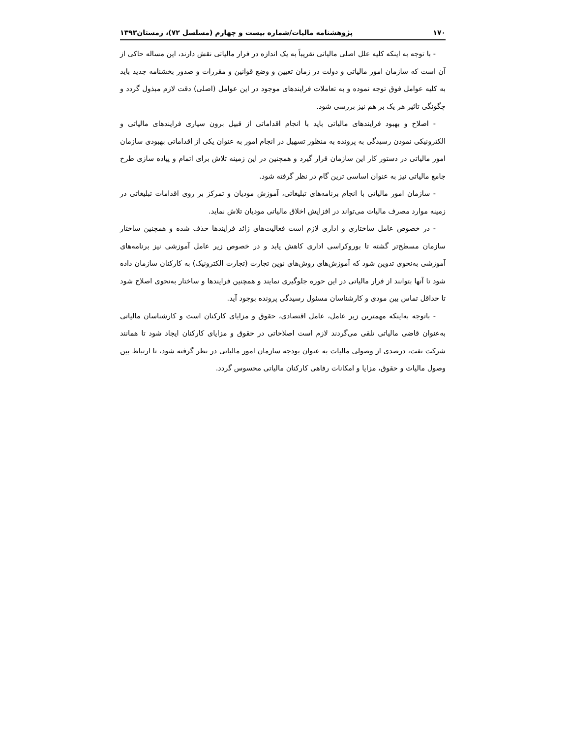۱۷۰ پژوهشنامه مالیات/شماره بیست و چهارم (مسلسل ۷۲)، زمستان۱۳۹۳
- با توجه به اینکه کلیه علل اصلی مالیاتی تقریباً به یک اندازه در فرار مالیاتی نقش دارند، این مساله حاکی از آن است که سازمان امور مالیاتی و دولت در زمان تعیین و وضع قوانین و مقررات و صدور بخشنامه جدید باید به کلیه عوامل فوق توجه نموده و به تعاملات فرایندهای موجود در این عوامل (اصلی) دقت لازم مبذول گردد و چگونگی تاثیر هر یک بر هم نیز بررسی شود.
- اصلاح و بهبود فرایندهای مالیاتی باید با انجام اقداماتی از قبیل برون سپاری فرایندهای مالیاتی و الکترونیکی نمودن رسیدگی به پرونده به منظور تسهیل در انجام امور به عنوان یکی از اقداماتی بهبودی سازمان امور مالیاتی در دستور کار این سازمان قرار گیرد و همچنین در این زمینه تلاش برای اتمام و پیاده سازی طرح جامع مالیاتی نیز به عنوان اساسی ترین گام در نظر گرفته شود.
- سازمان امور مالیاتی با انجام برنامه‌های تبلیغاتی، آموزش مودیان و تمرکز بر روی اقدامات تبلیغاتی در زمینه موارد مصرف مالیات می‌تواند در افزایش اخلاق مالیاتی مودیان تلاش نماید.
- در خصوص عامل ساختاری و اداری لازم است فعالیت‌های زائد فرایندها حذف شده و همچنین ساختار سازمان مسطح‌تر گشته تا بوروکراسی اداری کاهش یابد و در خصوص زیر عامل آموزشی نیز برنامه‌های آموزشی به‌نحوی تدوین شود که آموزش‌های روش‌های نوین تجارت (تجارت الکترونیک) به کارکنان سازمان داده شود تا آنها بتوانند از فرار مالیاتی در این حوزه جلوگیری نمایند و همچنین فرایندها و ساختار به‌نحوی اصلاح شود تا حداقل تماس بین مودی و کارشناسان مسئول رسیدگی پرونده بوجود آید.
- باتوجه به‌اینکه مهمترین زیر عامل، عامل اقتصادی، حقوق و مزایای کارکنان است و کارشناسان مالیاتی به‌عنوان قاضی مالیاتی تلقی می‌گردند لازم است اصلاحاتی در حقوق و مزایای کارکنان ایجاد شود تا همانند شرکت نفت، درصدی از وصولی مالیات به عنوان بودجه سازمان امور مالیاتی در نظر گرفته شود، تا ارتباط بین وصول مالیات و حقوق، مزایا و امکانات رفاهی کارکنان مالیاتی محسوس گردد.